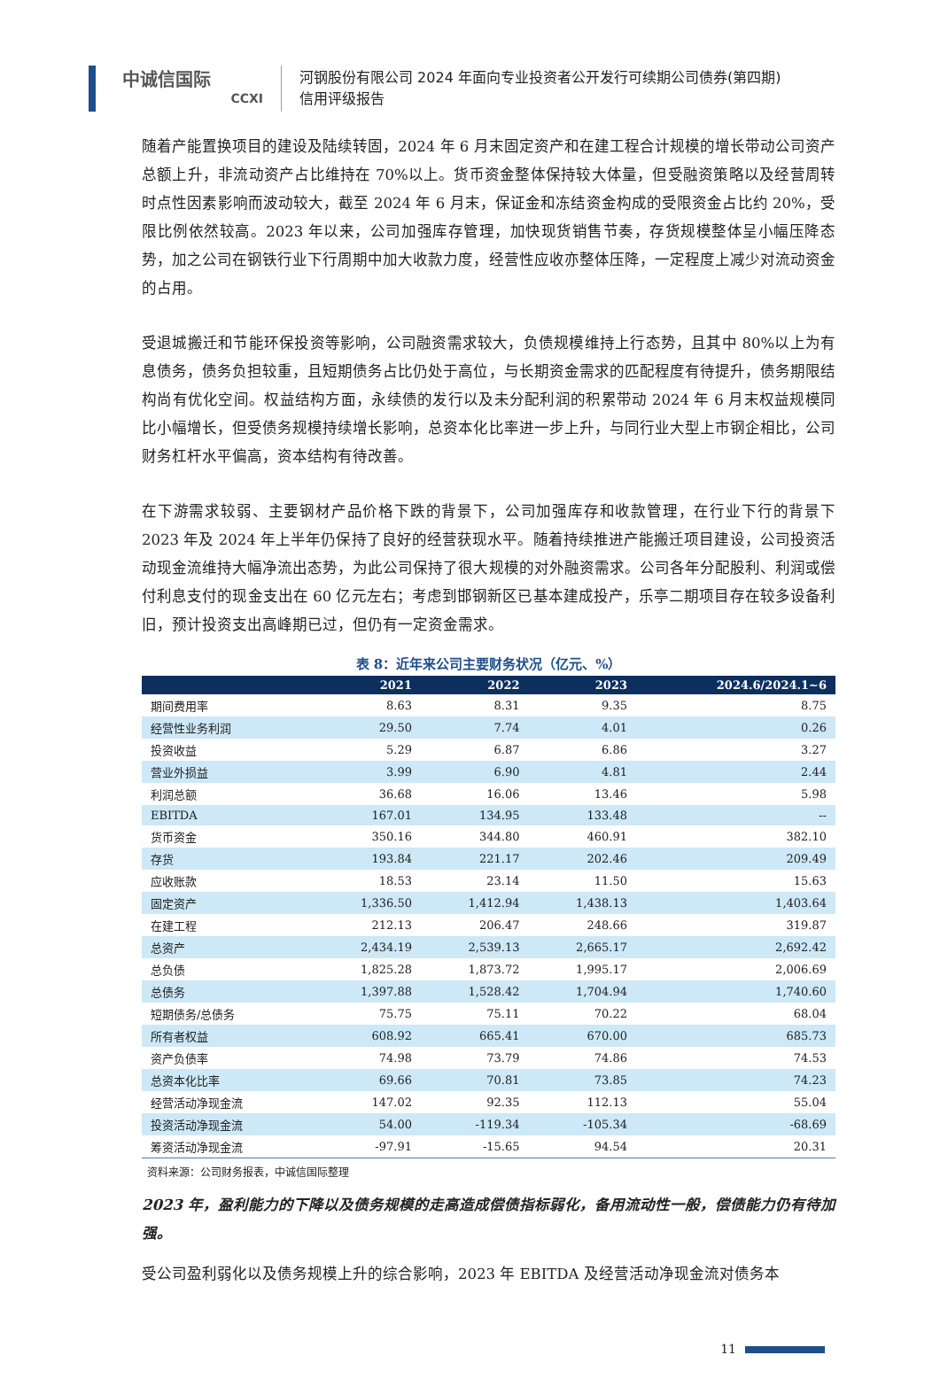中诚信国际
CCXI
河钢股份有限公司 2024 年面向专业投资者公开发行可续期公司债券(第四期)
信用评级报告
随着产能置换项目的建设及陆续转固，2024 年 6 月末固定资产和在建工程合计规模的增长带动公司资产总额上升，非流动资产占比维持在 70%以上。货币资金整体保持较大体量，但受融资策略以及经营周转时点性因素影响而波动较大，截至 2024 年 6 月末，保证金和冻结资金构成的受限资金占比约 20%，受限比例依然较高。2023 年以来，公司加强库存管理，加快现货销售节奏，存货规模整体呈小幅压降态势，加之公司在钢铁行业下行周期中加大收款力度，经营性应收亦整体压降，一定程度上减少对流动资金的占用。
受退城搬迁和节能环保投资等影响，公司融资需求较大，负债规模维持上行态势，且其中 80%以上为有息债务，债务负担较重，且短期债务占比仍处于高位，与长期资金需求的匹配程度有待提升，债务期限结构尚有优化空间。权益结构方面，永续债的发行以及未分配利润的积累带动 2024 年 6 月末权益规模同比小幅增长，但受债务规模持续增长影响，总资本化比率进一步上升，与同行业大型上市钢企相比，公司财务杠杆水平偏高，资本结构有待改善。
在下游需求较弱、主要钢材产品价格下跌的背景下，公司加强库存和收款管理，在行业下行的背景下 2023 年及 2024 年上半年仍保持了良好的经营获现水平。随着持续推进产能搬迁项目建设，公司投资活动现金流维持大幅净流出态势，为此公司保持了很大规模的对外融资需求。公司各年分配股利、利润或偿付利息支付的现金支出在 60 亿元左右；考虑到邯钢新区已基本建成投产，乐亭二期项目存在较多设备利旧，预计投资支出高峰期已过，但仍有一定资金需求。
表 8：近年来公司主要财务状况（亿元、%）
| | 2021 | 2022 | 2023 | 2024.6/2024.1~6 |
| --- | --- | --- | --- | --- |
| 期间费用率 | 8.63 | 8.31 | 9.35 | 8.75 |
| 经营性业务利润 | 29.50 | 7.74 | 4.01 | 0.26 |
| 投资收益 | 5.29 | 6.87 | 6.86 | 3.27 |
| 营业外损益 | 3.99 | 6.90 | 4.81 | 2.44 |
| 利润总额 | 36.68 | 16.06 | 13.46 | 5.98 |
| EBITDA | 167.01 | 134.95 | 133.48 | -- |
| 货币资金 | 350.16 | 344.80 | 460.91 | 382.10 |
| 存货 | 193.84 | 221.17 | 202.46 | 209.49 |
| 应收账款 | 18.53 | 23.14 | 11.50 | 15.63 |
| 固定资产 | 1,336.50 | 1,412.94 | 1,438.13 | 1,403.64 |
| 在建工程 | 212.13 | 206.47 | 248.66 | 319.87 |
| 总资产 | 2,434.19 | 2,539.13 | 2,665.17 | 2,692.42 |
| 总负债 | 1,825.28 | 1,873.72 | 1,995.17 | 2,006.69 |
| 总债务 | 1,397.88 | 1,528.42 | 1,704.94 | 1,740.60 |
| 短期债务/总债务 | 75.75 | 75.11 | 70.22 | 68.04 |
| 所有者权益 | 608.92 | 665.41 | 670.00 | 685.73 |
| 资产负债率 | 74.98 | 73.79 | 74.86 | 74.53 |
| 总资本化比率 | 69.66 | 70.81 | 73.85 | 74.23 |
| 经营活动净现金流 | 147.02 | 92.35 | 112.13 | 55.04 |
| 投资活动净现金流 | 54.00 | -119.34 | -105.34 | -68.69 |
| 筹资活动净现金流 | -97.91 | -15.65 | 94.54 | 20.31 |
资料来源：公司财务报表，中诚信国际整理
2023 年，盈利能力的下降以及债务规模的走高造成偿债指标弱化，备用流动性一般，偿债能力仍有待加强。
受公司盈利弱化以及债务规模上升的综合影响，2023 年 EBITDA 及经营活动净现金流对债务本
11